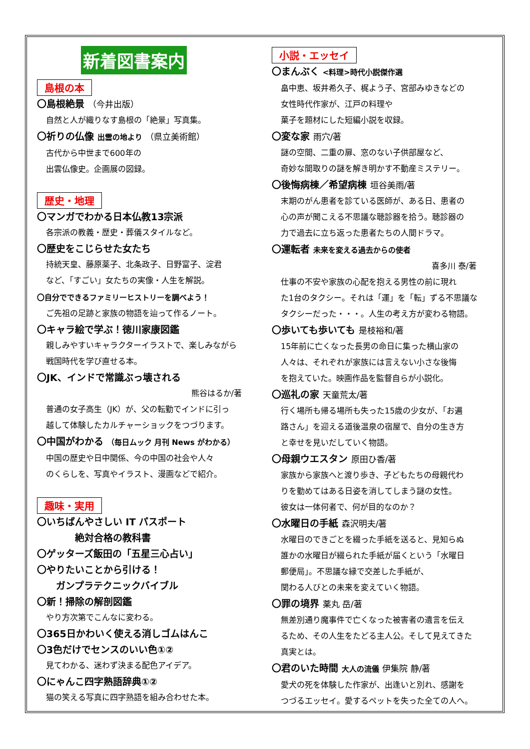新着図書案内
島根の本
〇島根絶景 （今井出版）
自然と人が織りなす島根の「絶景」写真集。
〇祈りの仏像 出雲の地より （県立美術館）
古代から中世まで600年の
出雲仏像史。企画展の図録。
歴史・地理
〇マンガでわかる日本仏教13宗派
各宗派の教義・歴史・葬儀スタイルなど。
〇歴史をこじらせた女たち
持統天皇、藤原薬子、北条政子、日野富子、淀君
など、「すごい」女たちの実像・人生を解説。
〇自分でできるファミリーヒストリーを調べよう！
ご先祖の足跡と家族の物語を辿って作るノート。
〇キャラ絵で学ぶ！徳川家康図鑑
親しみやすいキャラクターイラストで、楽しみながら
戦国時代を学び直せる本。
〇JK、インドで常識ぶっ壊される
熊谷はるか/著
普通の女子高生（JK）が、父の転勤でインドに引っ
越して体験したカルチャーショックをつづります。
〇中国がわかる （毎日ムック 月刊 News がわかる）
中国の歴史や日中関係、今の中国の社会や人々
のくらしを、写真やイラスト、漫画などで紹介。
趣味・実用
〇いちばんやさしい IT パスポート
    絶対合格の教科書
〇ゲッターズ飯田の「五星三心占い」
〇やりたいことから引ける！
  ガンプラテクニックバイブル
〇新！掃除の解剖図鑑
やり方次第でこんなに変わる。
〇365日かわいく使える消しゴムはんこ
〇3色だけでセンスのいい色①②
見てわかる、迷わず決まる配色アイデア。
〇にゃんこ四字熟語辞典①②
猫の笑える写真に四字熟語を組み合わせた本。
小説・エッセイ
〇まんぷく <料理>時代小説傑作選
畠中恵、坂井希久子、梶よう子、宮部みゆきなどの
女性時代作家が、江戸の料理や
菓子を題材にした短編小説を収録。
〇変な家 雨穴/著
謎の空間、二重の扉、窓のない子供部屋など、
奇妙な間取りの謎を解き明かす不動産ミステリー。
〇後悔病棟／希望病棟 垣谷美雨/著
末期のがん患者を診ている医師が、ある日、患者の
心の声が聞こえる不思議な聴診器を拾う。聴診器の
力で過去に立ち返った患者たちの人間ドラマ。
〇運転者 未来を変える過去からの使者
喜多川 泰/著
仕事の不安や家族の心配を抱える男性の前に現れ
た1台のタクシー。それは「運」を「転」ずる不思議な
タクシーだった・・・。人生の考え方が変わる物語。
〇歩いても歩いても 是枝裕和/著
15年前に亡くなった長男の命日に集った横山家の
人々は、それぞれが家族には言えない小さな後悔
を抱えていた。映画作品を監督自らが小説化。
〇巡礼の家 天童荒太/著
行く場所も帰る場所も失った15歳の少女が、「お遍
路さん」を迎える道後温泉の宿屋で、自分の生き方
と幸せを見いだしていく物語。
〇母親ウエスタン 原田ひ香/著
家族から家族へと渡り歩き、子どもたちの母親代わ
りを勤めてはある日姿を消してしまう謎の女性。
彼女は一体何者で、何が目的なのか？
〇水曜日の手紙 森沢明夫/著
水曜日のできごとを綴った手紙を送ると、見知らぬ
誰かの水曜日が綴られた手紙が届くという「水曜日
郵便局」。不思議な縁で交差した手紙が、
関わる人びとの未来を変えていく物語。
〇罪の境界 薬丸 岳/著
無差別通り魔事件で亡くなった被害者の遺言を伝え
るため、その人生をたどる主人公。そして見えてきた
真実とは。
〇君のいた時間 大人の流儀 伊集院 静/著
愛犬の死を体験した作家が、出逢いと別れ、感謝を
つづるエッセイ。愛するペットを失った全ての人へ。